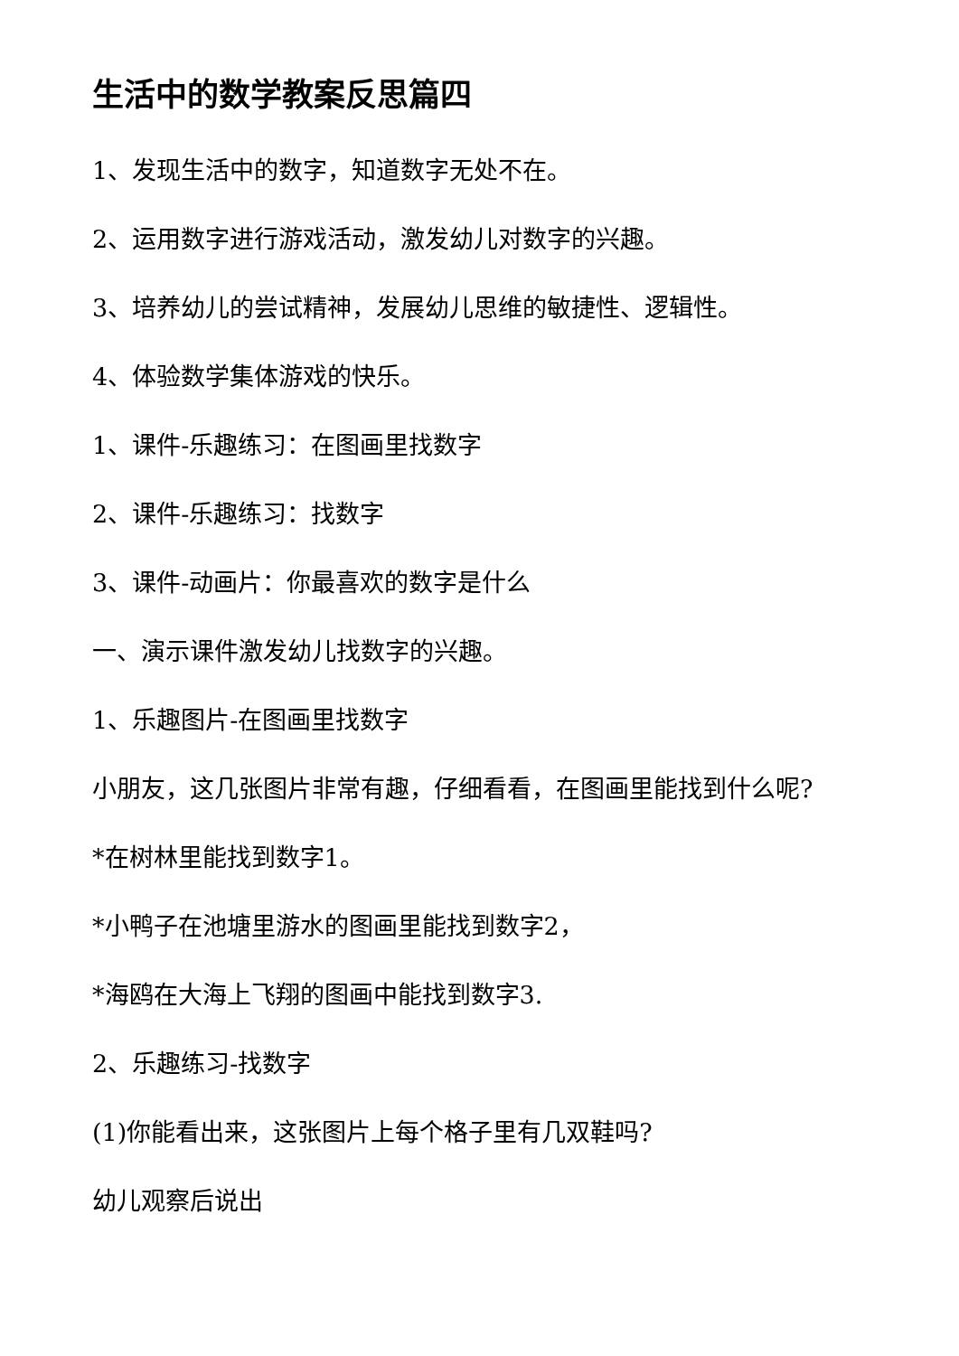生活中的数学教案反思篇四
1、发现生活中的数字，知道数字无处不在。
2、运用数字进行游戏活动，激发幼儿对数字的兴趣。
3、培养幼儿的尝试精神，发展幼儿思维的敏捷性、逻辑性。
4、体验数学集体游戏的快乐。
1、课件-乐趣练习：在图画里找数字
2、课件-乐趣练习：找数字
3、课件-动画片：你最喜欢的数字是什么
一、演示课件激发幼儿找数字的兴趣。
1、乐趣图片-在图画里找数字
小朋友，这几张图片非常有趣，仔细看看，在图画里能找到什么呢?
*在树林里能找到数字1。
*小鸭子在池塘里游水的图画里能找到数字2，
*海鸥在大海上飞翔的图画中能找到数字3.
2、乐趣练习-找数字
(1)你能看出来，这张图片上每个格子里有几双鞋吗?
幼儿观察后说出